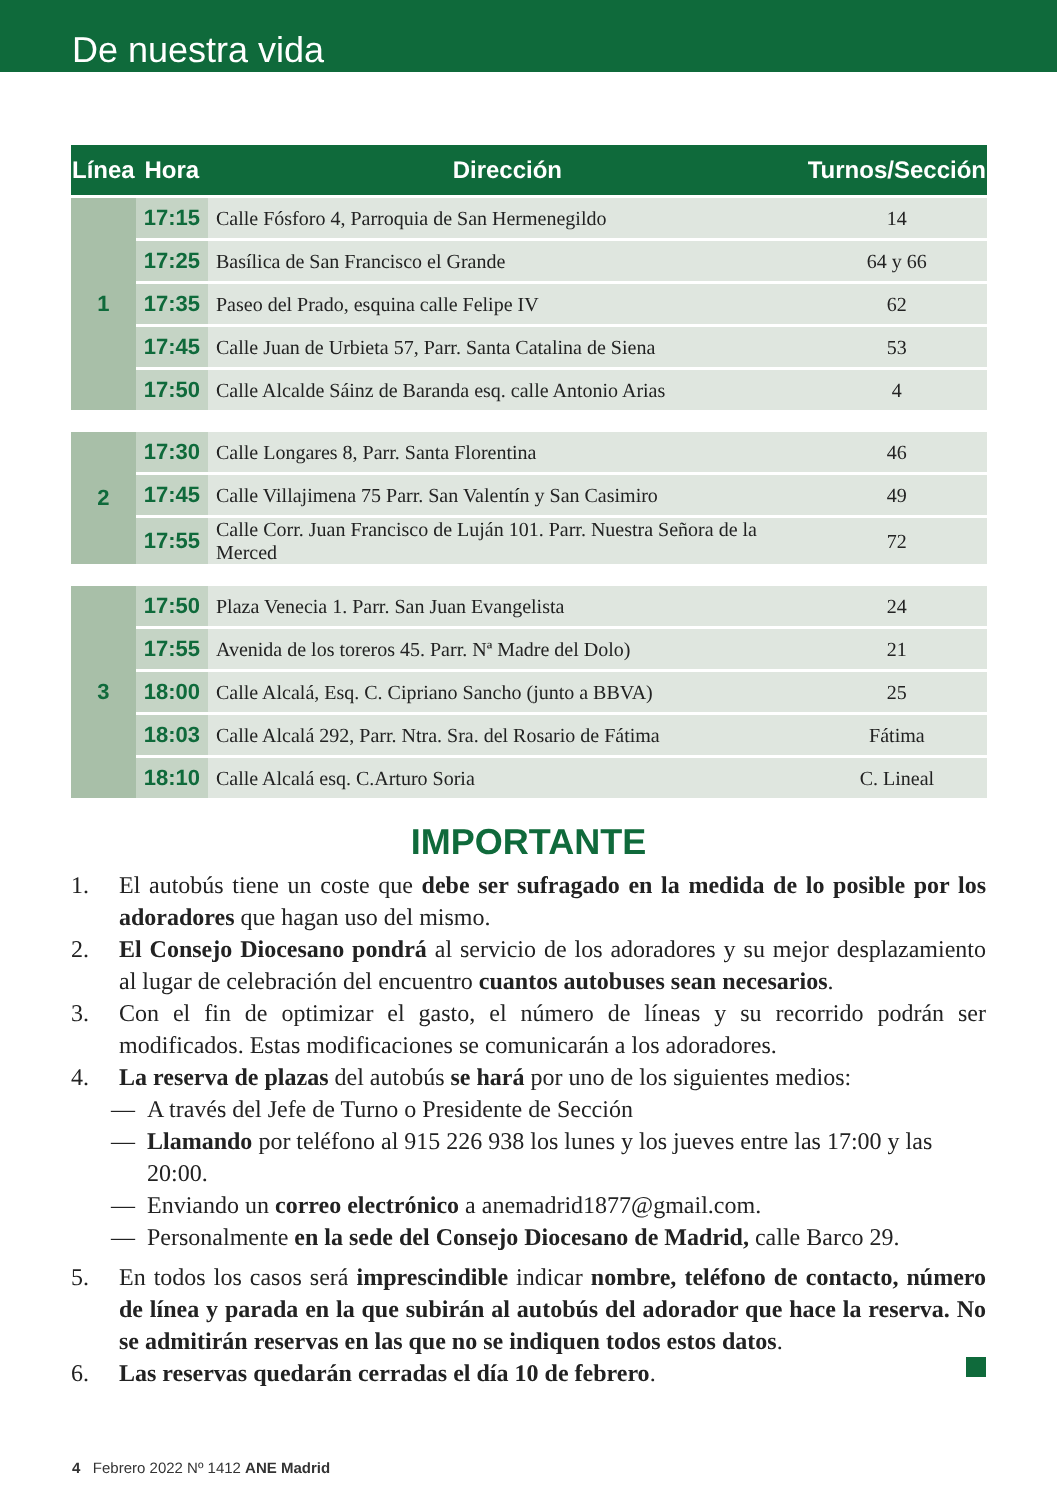De nuestra vida
| Línea | Hora | Dirección | Turnos/Sección |
| --- | --- | --- | --- |
| 1 | 17:15 | Calle Fósforo 4, Parroquia de San Hermenegildo | 14 |
| | 17:25 | Basílica de San Francisco el Grande | 64 y 66 |
| | 17:35 | Paseo del Prado, esquina calle Felipe IV | 62 |
| | 17:45 | Calle Juan de Urbieta 57, Parr. Santa Catalina de Siena | 53 |
| | 17:50 | Calle Alcalde Sáinz de Baranda esq. calle Antonio Arias | 4 |
| 2 | 17:30 | Calle Longares 8, Parr. Santa Florentina | 46 |
| | 17:45 | Calle Villajimena 75 Parr. San Valentín y San Casimiro | 49 |
| | 17:55 | Calle Corr. Juan Francisco de Luján 101. Parr. Nuestra Señora de la Merced | 72 |
| 3 | 17:50 | Plaza Venecia 1. Parr. San Juan Evangelista | 24 |
| | 17:55 | Avenida de los toreros 45. Parr. Nª Madre del Dolo) | 21 |
| | 18:00 | Calle Alcalá, Esq. C. Cipriano Sancho (junto a BBVA) | 25 |
| | 18:03 | Calle Alcalá 292, Parr. Ntra. Sra. del Rosario de Fátima | Fátima |
| | 18:10 | Calle Alcalá esq. C.Arturo Soria | C. Lineal |
IMPORTANTE
1. El autobús tiene un coste que debe ser sufragado en la medida de lo posible por los adoradores que hagan uso del mismo.
2. El Consejo Diocesano pondrá al servicio de los adoradores y su mejor desplazamiento al lugar de celebración del encuentro cuantos autobuses sean necesarios.
3. Con el fin de optimizar el gasto, el número de líneas y su recorrido podrán ser modificados. Estas modificaciones se comunicarán a los adoradores.
4. La reserva de plazas del autobús se hará por uno de los siguientes medios:
— A través del Jefe de Turno o Presidente de Sección
— Llamando por teléfono al 915 226 938 los lunes y los jueves entre las 17:00 y las 20:00.
— Enviando un correo electrónico a anemadrid1877@gmail.com.
— Personalmente en la sede del Consejo Diocesano de Madrid, calle Barco 29.
5. En todos los casos será imprescindible indicar nombre, teléfono de contacto, número de línea y parada en la que subirán al autobús del adorador que hace la reserva. No se admitirán reservas en las que no se indiquen todos estos datos.
6. Las reservas quedarán cerradas el día 10 de febrero.
4 Febrero 2022 Nº 1412 ANE Madrid